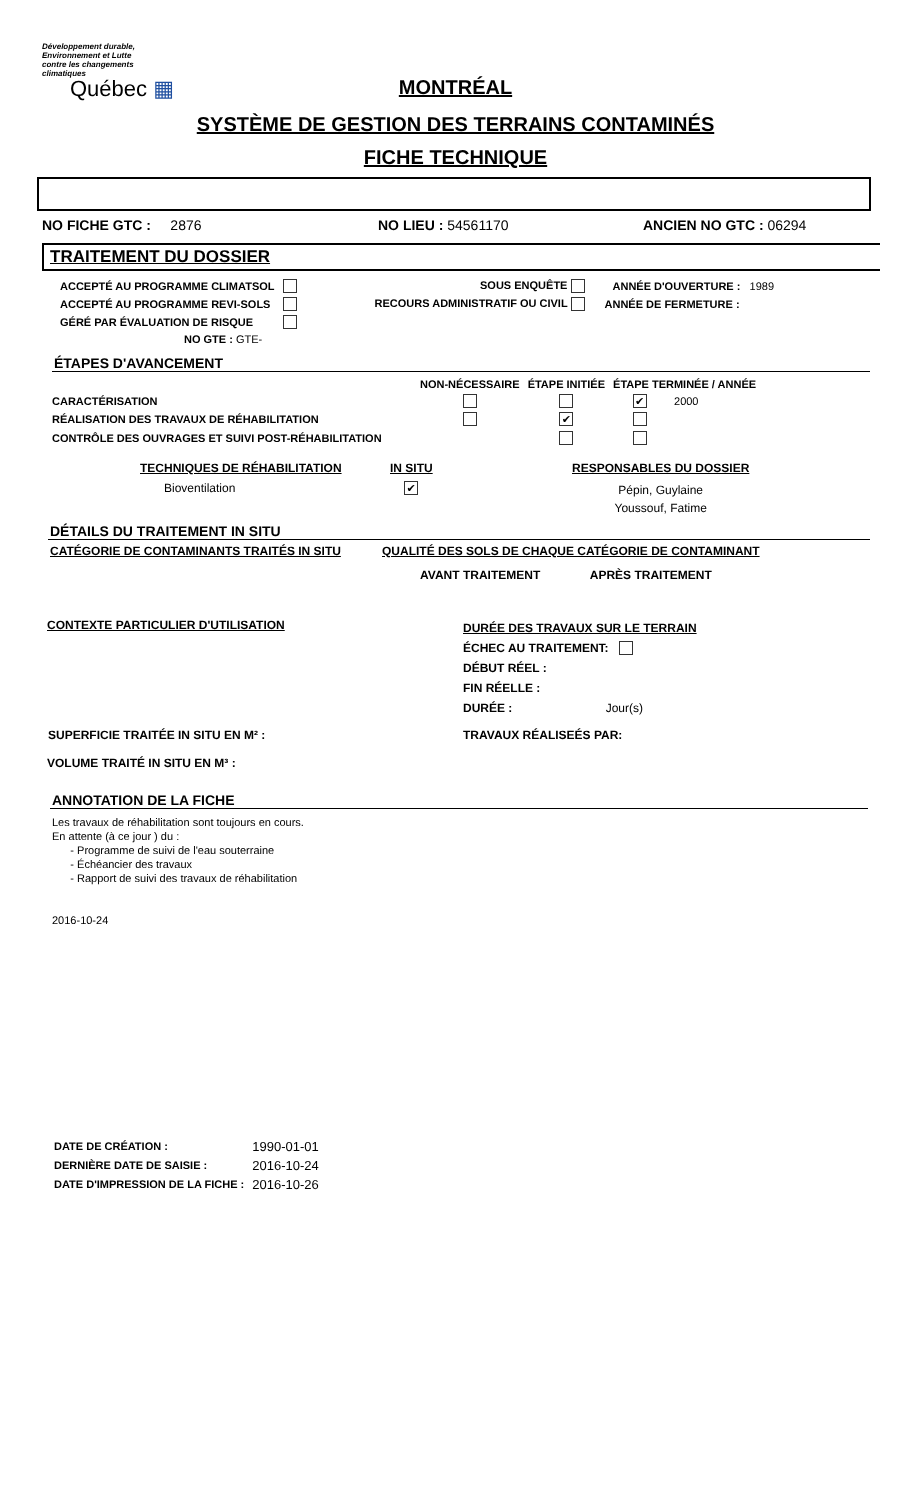Développement durable,
Environnement et Lutte
contre les changements
climatiques
Québec ▦
MONTRÉAL
SYSTÈME DE GESTION DES TERRAINS CONTAMINÉS
FICHE TECHNIQUE
NO FICHE GTC : 2876 NO LIEU : 54561170 ANCIEN NO GTC : 06294
TRAITEMENT DU DOSSIER
| ACCEPTÉ AU PROGRAMME CLIMATSOL | | SOUS ENQUÊTE | ANNÉE D'OUVERTURE : 1989 |
| ACCEPTÉ AU PROGRAMME REVI-SOLS | | RECOURS ADMINISTRATIF OU CIVIL | ANNÉE DE FERMETURE : |
| GÉRÉ PAR ÉVALUATION DE RISQUE | | | |
| NO GTE : GTE- | | | |
ÉTAPES D'AVANCEMENT
| | NON-NÉCESSAIRE | ÉTAPE INITIÉE | ÉTAPE TERMINÉE / ANNÉE | |
| --- | --- | --- | --- | --- |
| CARACTÉRISATION | | | ✔ | 2000 |
| RÉALISATION DES TRAVAUX DE RÉHABILITATION | | ✔ | | |
| CONTRÔLE DES OUVRAGES ET SUIVI POST-RÉHABILITATION | | | | |
TECHNIQUES DE RÉHABILITATION
Bioventilation
IN SITU
✔
RESPONSABLES DU DOSSIER
Pépin, Guylaine
Youssouf, Fatime
DÉTAILS DU TRAITEMENT IN SITU
CATÉGORIE DE CONTAMINANTS TRAITÉS IN SITU QUALITÉ DES SOLS DE CHAQUE CATÉGORIE DE CONTAMINANT
AVANT TRAITEMENT APRÈS TRAITEMENT
CONTEXTE PARTICULIER D'UTILISATION
DURÉE DES TRAVAUX SUR LE TERRAIN
ÉCHEC AU TRAITEMENT:
DÉBUT RÉEL :
FIN RÉELLE :
DURÉE : Jour(s)
SUPERFICIE TRAITÉE IN SITU EN M² : TRAVAUX RÉALISEÉS PAR:
VOLUME TRAITÉ IN SITU EN M³ :
ANNOTATION DE LA FICHE
Les travaux de réhabilitation sont toujours en cours.
En attente (à ce jour ) du :
- Programme de suivi de l'eau souterraine
- Échéancier des travaux
- Rapport de suivi des travaux de réhabilitation
2016-10-24
| DATE DE CRÉATION : | 1990-01-01 |
| DERNIÈRE DATE DE SAISIE : | 2016-10-24 |
| DATE D'IMPRESSION DE LA FICHE : | 2016-10-26 |